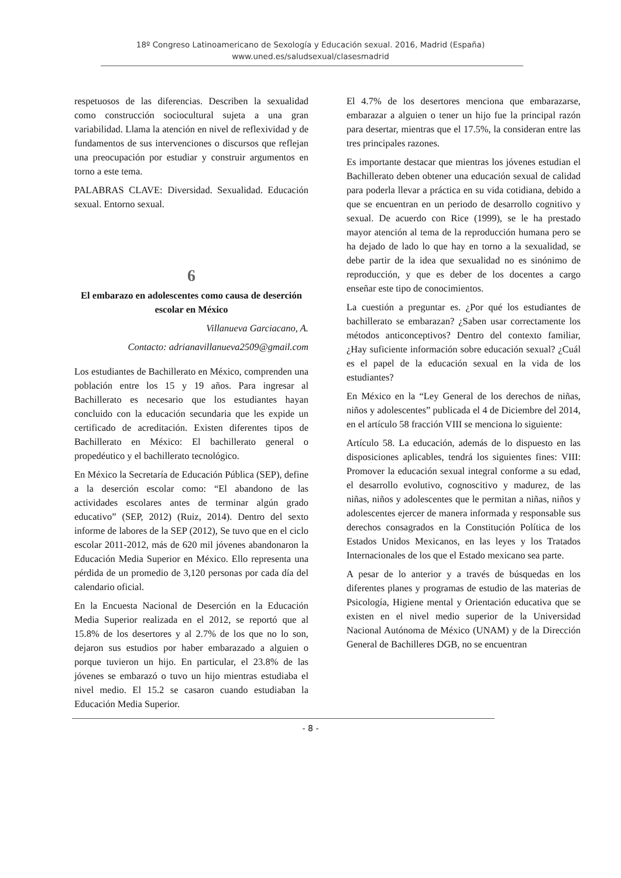18º Congreso Latinoamericano de Sexología y Educación sexual. 2016, Madrid (España)
www.uned.es/saludsexual/clasesmadrid
respetuosos de las diferencias. Describen la sexualidad como construcción sociocultural sujeta a una gran variabilidad. Llama la atención en nivel de reflexividad y de fundamentos de sus intervenciones o discursos que reflejan una preocupación por estudiar y construir argumentos en torno a este tema.
PALABRAS CLAVE: Diversidad. Sexualidad. Educación sexual. Entorno sexual.
6
El embarazo en adolescentes como causa de deserción escolar en México
Villanueva Garciacano, A.
Contacto: adrianavillanueva2509@gmail.com
Los estudiantes de Bachillerato en México, comprenden una población entre los 15 y 19 años. Para ingresar al Bachillerato es necesario que los estudiantes hayan concluido con la educación secundaria que les expide un certificado de acreditación. Existen diferentes tipos de Bachillerato en México: El bachillerato general o propedéutico y el bachillerato tecnológico.
En México la Secretaría de Educación Pública (SEP), define a la deserción escolar como: “El abandono de las actividades escolares antes de terminar algún grado educativo” (SEP, 2012) (Ruiz, 2014). Dentro del sexto informe de labores de la SEP (2012), Se tuvo que en el ciclo escolar 2011-2012, más de 620 mil jóvenes abandonaron la Educación Media Superior en México. Ello representa una pérdida de un promedio de 3,120 personas por cada día del calendario oficial.
En la Encuesta Nacional de Deserción en la Educación Media Superior realizada en el 2012, se reportó que al 15.8% de los desertores y al 2.7% de los que no lo son, dejaron sus estudios por haber embarazado a alguien o porque tuvieron un hijo. En particular, el 23.8% de las jóvenes se embarazó o tuvo un hijo mientras estudiaba el nivel medio. El 15.2 se casaron cuando estudiaban la Educación Media Superior.
El 4.7% de los desertores menciona que embarazarse, embarazar a alguien o tener un hijo fue la principal razón para desertar, mientras que el 17.5%, la consideran entre las tres principales razones.
Es importante destacar que mientras los jóvenes estudian el Bachillerato deben obtener una educación sexual de calidad para poderla llevar a práctica en su vida cotidiana, debido a que se encuentran en un periodo de desarrollo cognitivo y sexual. De acuerdo con Rice (1999), se le ha prestado mayor atención al tema de la reproducción humana pero se ha dejado de lado lo que hay en torno a la sexualidad, se debe partir de la idea que sexualidad no es sinónimo de reproducción, y que es deber de los docentes a cargo enseñar este tipo de conocimientos.
La cuestión a preguntar es. ¿Por qué los estudiantes de bachillerato se embarazan? ¿Saben usar correctamente los métodos anticonceptivos? Dentro del contexto familiar, ¿Hay suficiente información sobre educación sexual? ¿Cuál es el papel de la educación sexual en la vida de los estudiantes?
En México en la “Ley General de los derechos de niñas, niños y adolescentes” publicada el 4 de Diciembre del 2014, en el artículo 58 fracción VIII se menciona lo siguiente:
Artículo 58. La educación, además de lo dispuesto en las disposiciones aplicables, tendrá los siguientes fines: VIII: Promover la educación sexual integral conforme a su edad, el desarrollo evolutivo, cognoscitivo y madurez, de las niñas, niños y adolescentes que le permitan a niñas, niños y adolescentes ejercer de manera informada y responsable sus derechos consagrados en la Constitución Política de los Estados Unidos Mexicanos, en las leyes y los Tratados Internacionales de los que el Estado mexicano sea parte.
A pesar de lo anterior y a través de búsquedas en los diferentes planes y programas de estudio de las materias de Psicología, Higiene mental y Orientación educativa que se existen en el nivel medio superior de la Universidad Nacional Autónoma de México (UNAM) y de la Dirección General de Bachilleres DGB, no se encuentran
- 8 -